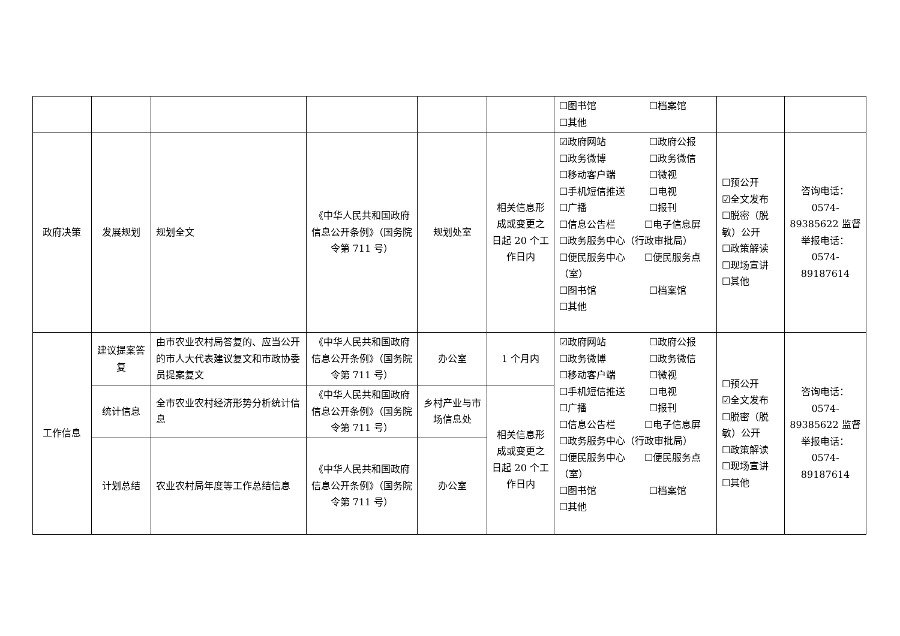| | | | | | | ☐图书馆 ☐档案馆 ☐其他 | | |
| 政府决策 | 发展规划 | 规划全文 | 《中华人民共和国政府信息公开条例》（国务院令第 711 号） | 规划处室 | 相关信息形成或变更之日起 20 个工作日内 | ☑政府网站 ☐政府公报 ☐政务微博 ☐政务微信 ☐移动客户端 ☐微视 ☐手机短信推送 ☐电视 ☐广播 ☐报刊 ☐信息公告栏 ☐电子信息屏 ☐政务服务中心（行政审批局） ☐便民服务中心 ☐便民服务点（室） ☐图书馆 ☐档案馆 ☐其他 | ☐预公开 ☑全文发布 ☐脱密（脱敏）公开 ☐政策解读 ☐现场宣讲 ☐其他 | 咨询电话：0574-89385622 监督举报电话：0574-89187614 |
| 工作信息 | 建议提案答复 | 由市农业农村局答复的、应当公开的市人大代表建议复文和市政协委员提案复文 | 《中华人民共和国政府信息公开条例》（国务院令第 711 号） | 办公室 | 1 个月内 | ☑政府网站 ☐政府公报 ☐政务微博 ☐政务微信 ☐移动客户端 ☐微视 ☐手机短信推送 ☐电视 ☐广播 ☐报刊 ☐信息公告栏 ☐电子信息屏 ☐政务服务中心（行政审批局） ☐便民服务中心 ☐便民服务点（室） ☐图书馆 ☐档案馆 ☐其他 | ☐预公开 ☑全文发布 ☐脱密（脱敏）公开 ☐政策解读 ☐现场宣讲 ☐其他 | 咨询电话：0574-89385622 监督举报电话：0574-89187614 |
| | 统计信息 | 全市农业农村经济形势分析统计信息 | 《中华人民共和国政府信息公开条例》（国务院令第 711 号） | 乡村产业与市场信息处 | 相关信息形成或变更之日起 20 个工作日内 | | | |
| | 计划总结 | 农业农村局年度等工作总结信息 | 《中华人民共和国政府信息公开条例》（国务院令第 711 号） | 办公室 | | | | |